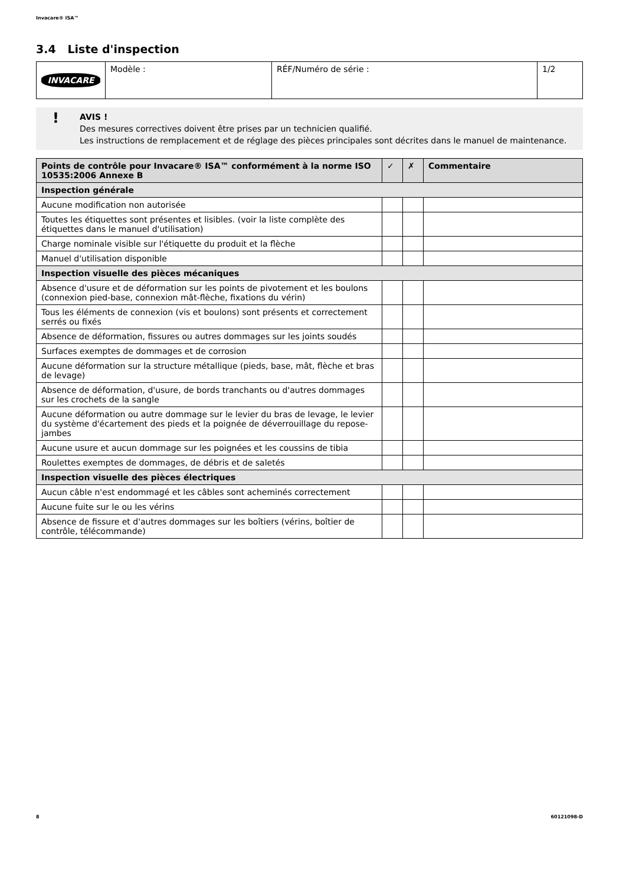Invacare® ISA™
3.4 Liste d'inspection
| INVACARE | Modèle : | RÉF/Numéro de série : | 1/2 |
! AVIS !
Des mesures correctives doivent être prises par un technicien qualifié.
Les instructions de remplacement et de réglage des pièces principales sont décrites dans le manuel de maintenance.
| Points de contrôle pour Invacare® ISA™ conformément à la norme ISO 10535:2006 Annexe B | ✓ | ✗ | Commentaire |
| --- | --- | --- | --- |
| Inspection générale | | | |
| Aucune modification non autorisée | | | |
| Toutes les étiquettes sont présentes et lisibles. (voir la liste complète des étiquettes dans le manuel d'utilisation) | | | |
| Charge nominale visible sur l'étiquette du produit et la flèche | | | |
| Manuel d'utilisation disponible | | | |
| Inspection visuelle des pièces mécaniques | | | |
| Absence d'usure et de déformation sur les points de pivotement et les boulons (connexion pied-base, connexion mât-flèche, fixations du vérin) | | | |
| Tous les éléments de connexion (vis et boulons) sont présents et correctement serrés ou fixés | | | |
| Absence de déformation, fissures ou autres dommages sur les joints soudés | | | |
| Surfaces exemptes de dommages et de corrosion | | | |
| Aucune déformation sur la structure métallique (pieds, base, mât, flèche et bras de levage) | | | |
| Absence de déformation, d'usure, de bords tranchants ou d'autres dommages sur les crochets de la sangle | | | |
| Aucune déformation ou autre dommage sur le levier du bras de levage, le levier du système d'écartement des pieds et la poignée de déverrouillage du repose-jambes | | | |
| Aucune usure et aucun dommage sur les poignées et les coussins de tibia | | | |
| Roulettes exemptes de dommages, de débris et de saletés | | | |
| Inspection visuelle des pièces électriques | | | |
| Aucun câble n'est endommagé et les câbles sont acheminés correctement | | | |
| Aucune fuite sur le ou les vérins | | | |
| Absence de fissure et d'autres dommages sur les boîtiers (vérins, boîtier de contrôle, télécommande) | | | |
8 60121098-D